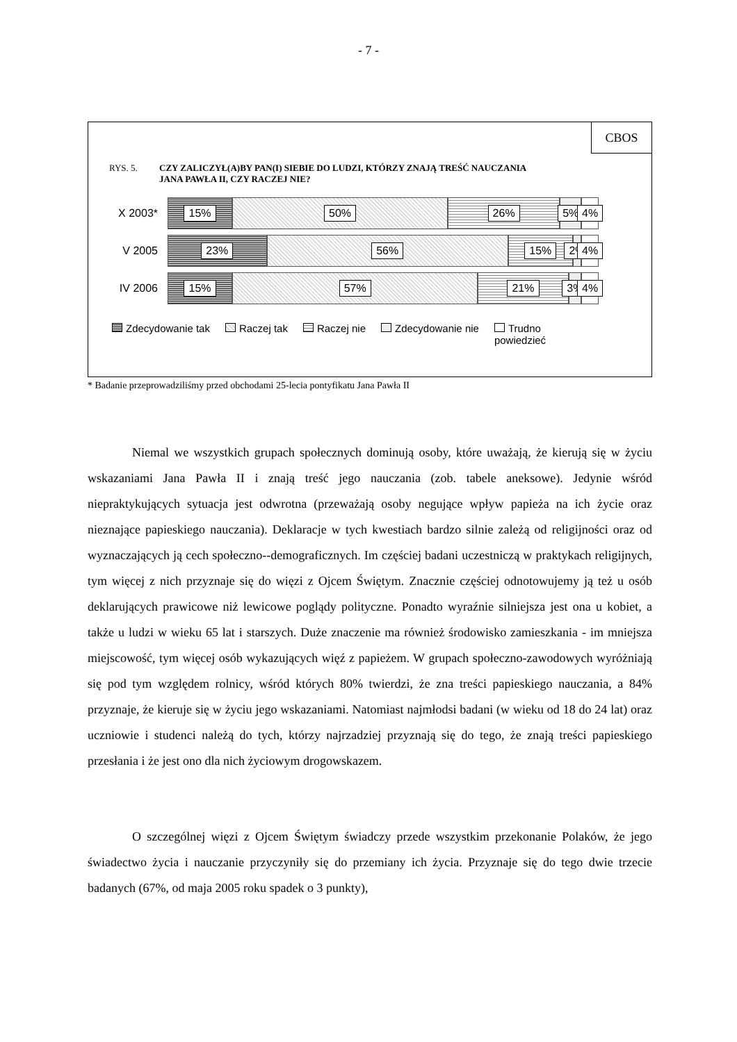- 7 -
CBOS
RYS. 5. CZY ZALICZYŁ(A)BY PAN(I) SIEBIE DO LUDZI, KTÓRZY ZNAJĄ TREŚĆ NAUCZANIA
JANA PAWŁA II, CZY RACZEJ NIE?
X 2003*
15% 50% 26% 5% 4%
V 2005
23% 56% 15% 2% 4%
IV 2006
15% 57% 21% 3% 4%
Zdecydowanie tak Raczej tak Raczej nie Zdecydowanie nie Trudno
powiedzieć
* Badanie przeprowadziliśmy przed obchodami 25-lecia pontyfikatu Jana Pawła II
Niemal we wszystkich grupach społecznych dominują osoby, które uważają, że kierują się w życiu wskazaniami Jana Pawła II i znają treść jego nauczania (zob. tabele aneksowe). Jedynie wśród niepraktykujących sytuacja jest odwrotna (przeważają osoby negujące wpływ papieża na ich życie oraz nieznające papieskiego nauczania). Deklaracje w tych kwestiach bardzo silnie zależą od religijności oraz od wyznaczających ją cech społeczno--demograficznych. Im częściej badani uczestniczą w praktykach religijnych, tym więcej z nich przyznaje się do więzi z Ojcem Świętym. Znacznie częściej odnotowujemy ją też u osób deklarujących prawicowe niż lewicowe poglądy polityczne. Ponadto wyraźnie silniejsza jest ona u kobiet, a także u ludzi w wieku 65 lat i starszych. Duże znaczenie ma również środowisko zamieszkania - im mniejsza miejscowość, tym więcej osób wykazujących więź z papieżem. W grupach społeczno-zawodowych wyróżniają się pod tym względem rolnicy, wśród których 80% twierdzi, że zna treści papieskiego nauczania, a 84% przyznaje, że kieruje się w życiu jego wskazaniami. Natomiast najmłodsi badani (w wieku od 18 do 24 lat) oraz uczniowie i studenci należą do tych, którzy najrzadziej przyznają się do tego, że znają treści papieskiego przesłania i że jest ono dla nich życiowym drogowskazem.
O szczególnej więzi z Ojcem Świętym świadczy przede wszystkim przekonanie Polaków, że jego świadectwo życia i nauczanie przyczyniły się do przemiany ich życia. Przyznaje się do tego dwie trzecie badanych (67%, od maja 2005 roku spadek o 3 punkty),